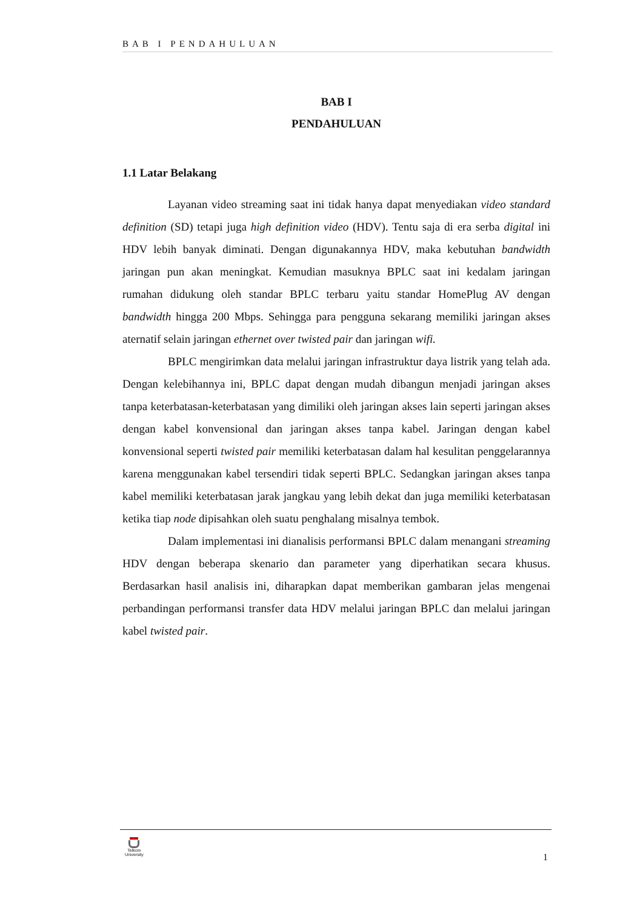BAB I PENDAHULUAN
BAB I
PENDAHULUAN
1.1 Latar Belakang
Layanan video streaming saat ini tidak hanya dapat menyediakan video standard definition (SD) tetapi juga high definition video (HDV). Tentu saja di era serba digital ini HDV lebih banyak diminati. Dengan digunakannya HDV, maka kebutuhan bandwidth jaringan pun akan meningkat. Kemudian masuknya BPLC saat ini kedalam jaringan rumahan didukung oleh standar BPLC terbaru yaitu standar HomePlug AV dengan bandwidth hingga 200 Mbps. Sehingga para pengguna sekarang memiliki jaringan akses aternatif selain jaringan ethernet over twisted pair dan jaringan wifi.
BPLC mengirimkan data melalui jaringan infrastruktur daya listrik yang telah ada. Dengan kelebihannya ini, BPLC dapat dengan mudah dibangun menjadi jaringan akses tanpa keterbatasan-keterbatasan yang dimiliki oleh jaringan akses lain seperti jaringan akses dengan kabel konvensional dan jaringan akses tanpa kabel. Jaringan dengan kabel konvensional seperti twisted pair memiliki keterbatasan dalam hal kesulitan penggelarannya karena menggunakan kabel tersendiri tidak seperti BPLC. Sedangkan jaringan akses tanpa kabel memiliki keterbatasan jarak jangkau yang lebih dekat dan juga memiliki keterbatasan ketika tiap node dipisahkan oleh suatu penghalang misalnya tembok.
Dalam implementasi ini dianalisis performansi BPLC dalam menangani streaming HDV dengan beberapa skenario dan parameter yang diperhatikan secara khusus. Berdasarkan hasil analisis ini, diharapkan dapat memberikan gambaran jelas mengenai perbandingan performansi transfer data HDV melalui jaringan BPLC dan melalui jaringan kabel twisted pair.
Telkom
University
1